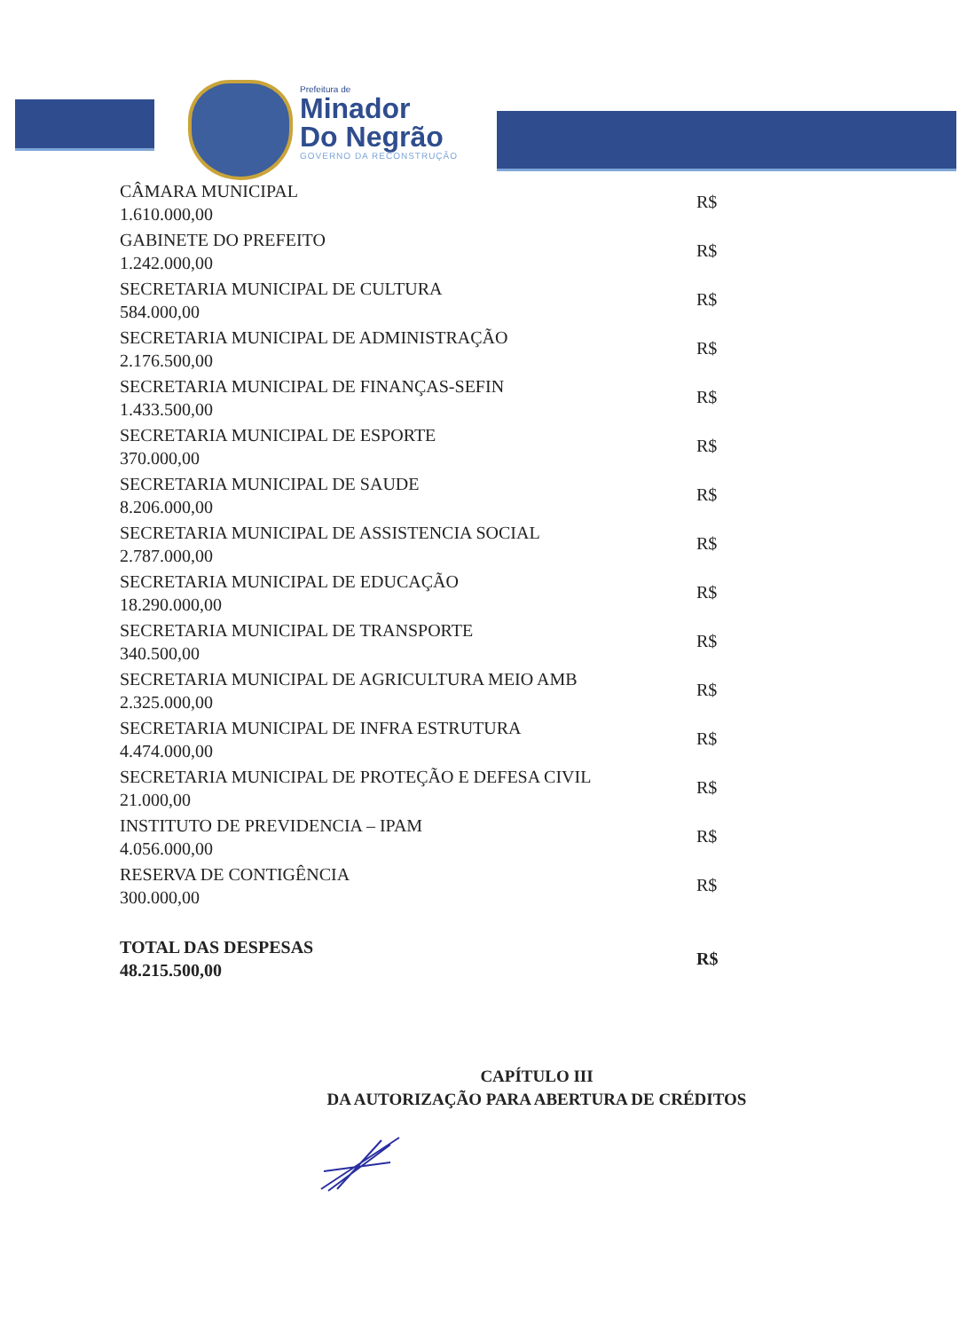Prefeitura de
Minador
Do Negrão
GOVERNO DA RECONSTRUÇÃO
| CÂMARA MUNICIPAL 1.610.000,00 | R$ |
| GABINETE DO PREFEITO 1.242.000,00 | R$ |
| SECRETARIA MUNICIPAL DE CULTURA 584.000,00 | R$ |
| SECRETARIA MUNICIPAL DE ADMINISTRAÇÃO 2.176.500,00 | R$ |
| SECRETARIA MUNICIPAL DE FINANÇAS-SEFIN 1.433.500,00 | R$ |
| SECRETARIA MUNICIPAL DE ESPORTE 370.000,00 | R$ |
| SECRETARIA MUNICIPAL DE SAUDE 8.206.000,00 | R$ |
| SECRETARIA MUNICIPAL DE ASSISTENCIA SOCIAL 2.787.000,00 | R$ |
| SECRETARIA MUNICIPAL DE EDUCAÇÃO 18.290.000,00 | R$ |
| SECRETARIA MUNICIPAL DE TRANSPORTE 340.500,00 | R$ |
| SECRETARIA MUNICIPAL DE AGRICULTURA MEIO AMB 2.325.000,00 | R$ |
| SECRETARIA MUNICIPAL DE INFRA ESTRUTURA 4.474.000,00 | R$ |
| SECRETARIA MUNICIPAL DE PROTEÇÃO E DEFESA CIVIL 21.000,00 | R$ |
| INSTITUTO DE PREVIDENCIA – IPAM 4.056.000,00 | R$ |
| RESERVA DE CONTIGÊNCIA 300.000,00 | R$ |
| TOTAL DAS DESPESAS 48.215.500,00 | R$ |
CAPÍTULO III
DA AUTORIZAÇÃO PARA ABERTURA DE CRÉDITOS